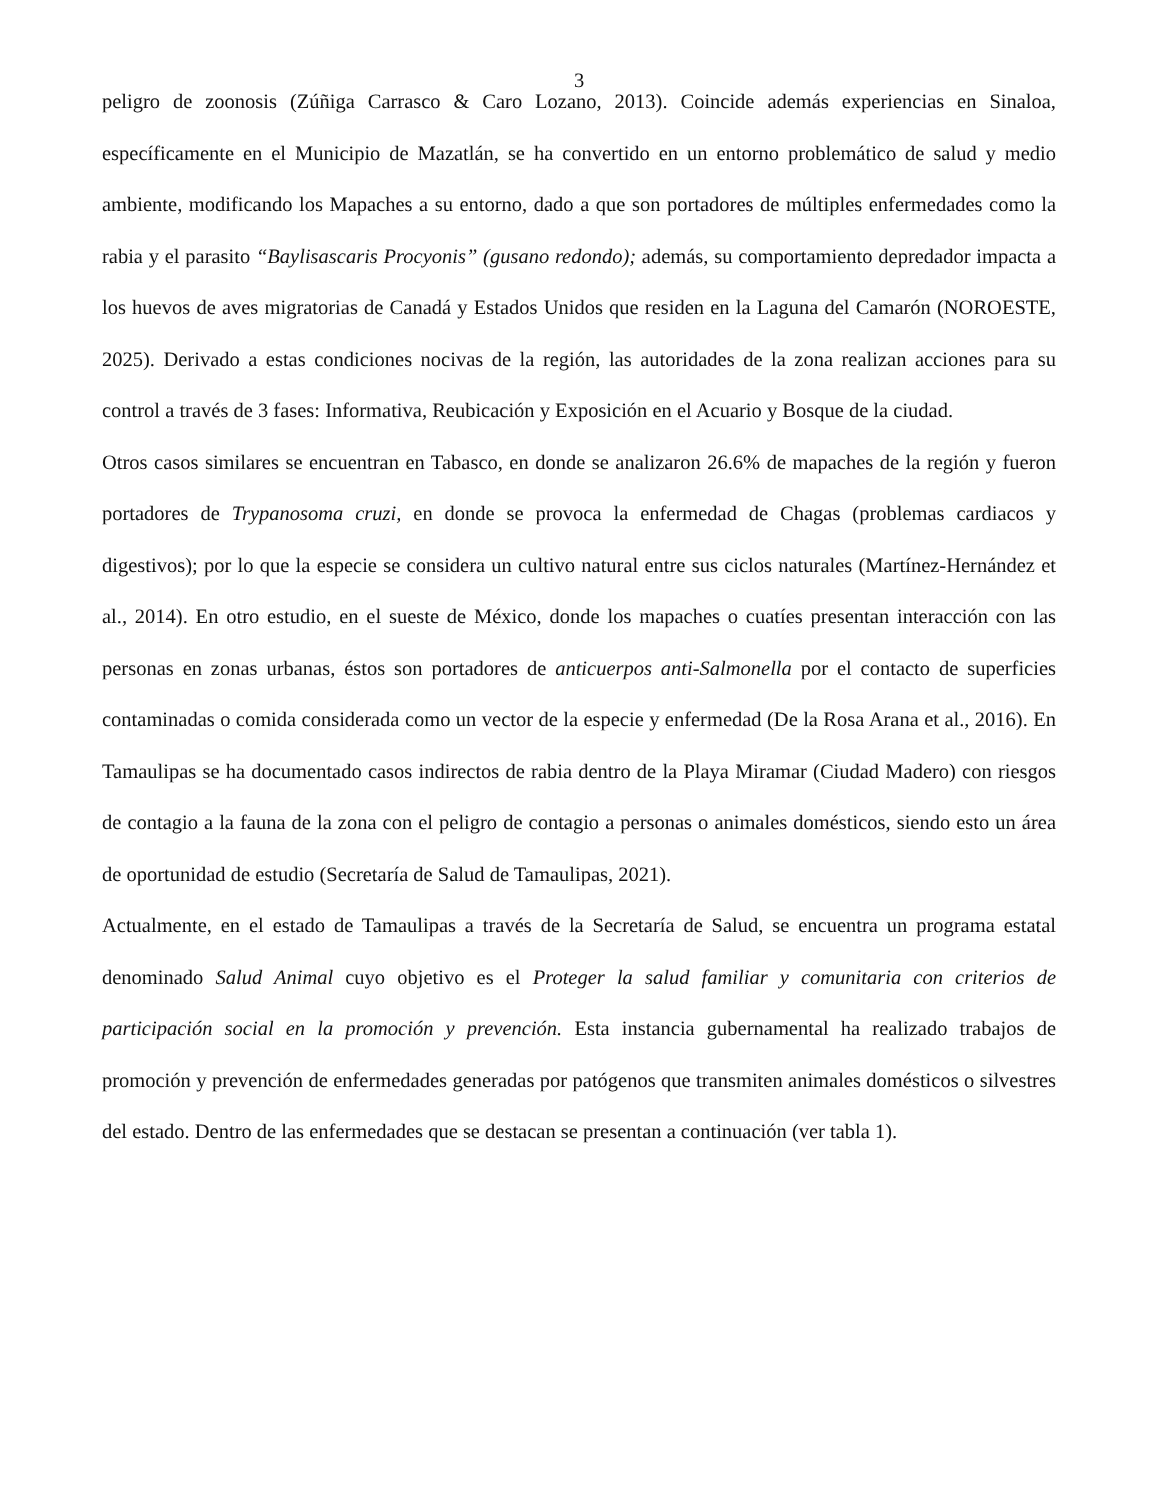3
peligro de zoonosis (Zúñiga Carrasco & Caro Lozano, 2013). Coincide además experiencias en Sinaloa, específicamente en el Municipio de Mazatlán, se ha convertido en un entorno problemático de salud y medio ambiente, modificando los Mapaches a su entorno, dado a que son portadores de múltiples enfermedades como la rabia y el parasito “Baylisascaris Procyonis” (gusano redondo); además, su comportamiento depredador impacta a los huevos de aves migratorias de Canadá y Estados Unidos que residen en la Laguna del Camarón (NOROESTE, 2025). Derivado a estas condiciones nocivas de la región, las autoridades de la zona realizan acciones para su control a través de 3 fases: Informativa, Reubicación y Exposición en el Acuario y Bosque de la ciudad.
Otros casos similares se encuentran en Tabasco, en donde se analizaron 26.6% de mapaches de la región y fueron portadores de Trypanosoma cruzi, en donde se provoca la enfermedad de Chagas (problemas cardiacos y digestivos); por lo que la especie se considera un cultivo natural entre sus ciclos naturales (Martínez-Hernández et al., 2014). En otro estudio, en el sueste de México, donde los mapaches o cuatíes presentan interacción con las personas en zonas urbanas, éstos son portadores de anticuerpos anti-Salmonella por el contacto de superficies contaminadas o comida considerada como un vector de la especie y enfermedad (De la Rosa Arana et al., 2016). En Tamaulipas se ha documentado casos indirectos de rabia dentro de la Playa Miramar (Ciudad Madero) con riesgos de contagio a la fauna de la zona con el peligro de contagio a personas o animales domésticos, siendo esto un área de oportunidad de estudio (Secretaría de Salud de Tamaulipas, 2021).
Actualmente, en el estado de Tamaulipas a través de la Secretaría de Salud, se encuentra un programa estatal denominado Salud Animal cuyo objetivo es el Proteger la salud familiar y comunitaria con criterios de participación social en la promoción y prevención. Esta instancia gubernamental ha realizado trabajos de promoción y prevención de enfermedades generadas por patógenos que transmiten animales domésticos o silvestres del estado. Dentro de las enfermedades que se destacan se presentan a continuación (ver tabla 1).